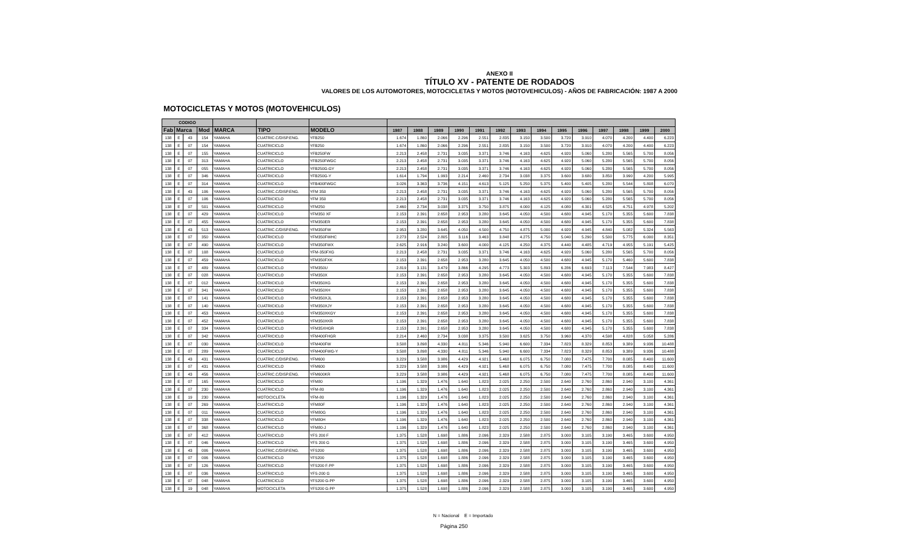ANEXO II
TÍTULO XV - PATENTE DE RODADOS
VALORES DE LOS AUTOMOTORES, MOTOCICLETAS Y MOTOS (MOTOVEHICULOS) - AÑOS DE FABRICACIÓN: 1987 A 2000
MOTOCICLETAS Y MOTOS (MOTOVEHICULOS)
| CODIGO | | | | | | | | | | | | | | | | | | | | |
| --- | --- | --- | --- | --- | --- | --- | --- | --- | --- | --- | --- | --- | --- | --- | --- | --- | --- | --- | --- | --- |
| Fab | Marca | | Mod | MARCA | TIPO | MODELO | 1987 | 1988 | 1989 | 1990 | 1991 | 1992 | 1993 | 1994 | 1995 | 1996 | 1997 | 1998 | 1999 | 2000 |
| 138 | E | 43 | 154 | YAMAHA | CUATRIC.C/DISP.ENG. | YFB250 | 1.674 | 1.860 | 2.066 | 2.296 | 2.551 | 2.835 | 3.150 | 3.500 | 3.720 | 3.910 | 4.070 | 4.200 | 4.400 | 6.223 |
| 138 | E | 07 | 154 | YAMAHA | CUATRICICLO | YFB250 | 1.674 | 1.860 | 2.066 | 2.296 | 2.551 | 2.835 | 3.150 | 3.500 | 3.720 | 3.910 | 4.070 | 4.200 | 4.400 | 6.223 |
| 138 | E | 07 | 155 | YAMAHA | CUATRICICLO | YFB250FW | 2.213 | 2.458 | 2.731 | 3.035 | 3.371 | 3.746 | 4.163 | 4.625 | 4.920 | 5.060 | 5.280 | 5.565 | 5.700 | 8.056 |
| 138 | E | 07 | 313 | YAMAHA | CUATRICICLO | YFB250FWGC | 2.213 | 2.458 | 2.731 | 3.035 | 3.371 | 3.746 | 4.163 | 4.625 | 4.920 | 5.060 | 5.280 | 5.565 | 5.700 | 8.056 |
| 138 | E | 07 | 055 | YAMAHA | CUATRICICLO | YFB250G-GY | 2.213 | 2.458 | 2.731 | 3.035 | 3.371 | 3.746 | 4.163 | 4.625 | 4.920 | 5.060 | 5.280 | 5.565 | 5.700 | 8.056 |
| 138 | E | 07 | 346 | YAMAHA | CUATRICICLO | YFB250G-Y | 1.614 | 1.794 | 1.993 | 2.214 | 2.460 | 2.734 | 3.038 | 3.375 | 3.600 | 3.680 | 3.850 | 3.990 | 4.200 | 5.995 |
| 138 | E | 07 | 314 | YAMAHA | CUATRICICLO | YFB400FWGC | 3.026 | 3.363 | 3.736 | 4.151 | 4.613 | 5.125 | 5.250 | 5.375 | 5.400 | 5.405 | 5.280 | 5.544 | 5.808 | 6.070 |
| 138 | E | 43 | 106 | YAMAHA | CUATRIC.C/DISP.ENG. | YFM 350 | 2.213 | 2.458 | 2.731 | 3.035 | 3.371 | 3.746 | 4.163 | 4.625 | 4.920 | 5.060 | 5.280 | 5.565 | 5.700 | 8.056 |
| 138 | E | 07 | 106 | YAMAHA | CUATRICICLO | YFM 350 | 2.213 | 2.458 | 2.731 | 3.035 | 3.371 | 3.746 | 4.163 | 4.625 | 4.920 | 5.060 | 5.280 | 5.565 | 5.700 | 8.056 |
| 138 | E | 07 | 501 | YAMAHA | CUATRICICLO | YFM250 | 2.460 | 2.734 | 3.038 | 3.375 | 3.750 | 3.875 | 4.000 | 4.125 | 4.080 | 4.301 | 4.525 | 4.751 | 4.978 | 5.202 |
| 138 | E | 07 | 429 | YAMAHA | CUATRICICLO | YFM350 XF | 2.153 | 2.391 | 2.658 | 2.953 | 3.280 | 3.645 | 4.050 | 4.500 | 4.680 | 4.945 | 5.170 | 5.355 | 5.600 | 7.838 |
| 138 | E | 07 | 455 | YAMAHA | CUATRICICLO | YFM350ER | 2.153 | 2.391 | 2.658 | 2.953 | 3.280 | 3.645 | 4.050 | 4.500 | 4.680 | 4.945 | 5.170 | 5.355 | 5.600 | 7.838 |
| 138 | E | 43 | 513 | YAMAHA | CUATRIC.C/DISP.ENG. | YFM350FW | 2.953 | 3.280 | 3.645 | 4.050 | 4.500 | 4.750 | 4.875 | 5.000 | 4.920 | 4.945 | 4.840 | 5.082 | 5.324 | 5.563 |
| 138 | E | 07 | 350 | YAMAHA | CUATRICICLO | YFM350FWHC | 2.273 | 2.524 | 2.805 | 3.116 | 3.463 | 3.848 | 4.275 | 4.750 | 5.040 | 5.290 | 5.500 | 5.775 | 6.000 | 8.351 |
| 138 | E | 07 | 490 | YAMAHA | CUATRICICLO | YFM350FWX | 2.625 | 2.916 | 3.240 | 3.600 | 4.000 | 4.125 | 4.250 | 4.375 | 4.440 | 4.485 | 4.719 | 4.955 | 5.191 | 5.425 |
| 138 | E | 07 | 108 | YAMAHA | CUATRICICLO | YFM-350FXG | 2.213 | 2.458 | 2.731 | 3.035 | 3.371 | 3.746 | 4.163 | 4.625 | 4.920 | 5.060 | 5.280 | 5.565 | 5.700 | 8.056 |
| 138 | E | 07 | 459 | YAMAHA | CUATRICICLO | YFM350FXK | 2.153 | 2.391 | 2.658 | 2.953 | 3.280 | 3.645 | 4.050 | 4.500 | 4.680 | 4.945 | 5.170 | 5.460 | 5.600 | 7.838 |
| 138 | E | 07 | 489 | YAMAHA | CUATRICICLO | YFM350U | 2.819 | 3.131 | 3.479 | 3.866 | 4.295 | 4.773 | 5.303 | 5.893 | 6.286 | 6.693 | 7.113 | 7.544 | 7.983 | 8.427 |
| 138 | E | 07 | 028 | YAMAHA | CUATRICICLO | YFM350X | 2.153 | 2.391 | 2.658 | 2.953 | 3.280 | 3.645 | 4.050 | 4.500 | 4.680 | 4.945 | 5.170 | 5.355 | 5.600 | 7.838 |
| 138 | E | 07 | 012 | YAMAHA | CUATRICICLO | YFM350XG | 2.153 | 2.391 | 2.658 | 2.953 | 3.280 | 3.645 | 4.050 | 4.500 | 4.680 | 4.945 | 5.170 | 5.355 | 5.600 | 7.838 |
| 138 | E | 07 | 341 | YAMAHA | CUATRICICLO | YFM350XH | 2.153 | 2.391 | 2.658 | 2.953 | 3.280 | 3.645 | 4.050 | 4.500 | 4.680 | 4.945 | 5.170 | 5.355 | 5.600 | 7.838 |
| 138 | E | 07 | 141 | YAMAHA | CUATRICICLO | YFM350XJL | 2.153 | 2.391 | 2.658 | 2.953 | 3.280 | 3.645 | 4.050 | 4.500 | 4.680 | 4.945 | 5.170 | 5.355 | 5.600 | 7.838 |
| 138 | E | 07 | 140 | YAMAHA | CUATRICICLO | YFM350XJY | 2.153 | 2.391 | 2.658 | 2.953 | 3.280 | 3.645 | 4.050 | 4.500 | 4.680 | 4.945 | 5.170 | 5.355 | 5.600 | 7.838 |
| 138 | E | 07 | 453 | YAMAHA | CUATRICICLO | YFM350XKGY | 2.153 | 2.391 | 2.658 | 2.953 | 3.280 | 3.645 | 4.050 | 4.500 | 4.680 | 4.945 | 5.170 | 5.355 | 5.600 | 7.838 |
| 138 | E | 07 | 452 | YAMAHA | CUATRICICLO | YFM350XKR | 2.153 | 2.391 | 2.658 | 2.953 | 3.280 | 3.645 | 4.050 | 4.500 | 4.680 | 4.945 | 5.170 | 5.355 | 5.600 | 7.838 |
| 138 | E | 07 | 334 | YAMAHA | CUATRICICLO | YFM35XHGR | 2.153 | 2.391 | 2.658 | 2.953 | 3.280 | 3.645 | 4.050 | 4.500 | 4.680 | 4.945 | 5.170 | 5.355 | 5.600 | 7.838 |
| 138 | E | 07 | 342 | YAMAHA | CUATRICICLO | YFM400FHGR | 2.214 | 2.460 | 2.734 | 3.038 | 3.375 | 3.500 | 3.625 | 3.750 | 3.960 | 4.370 | 4.598 | 4.828 | 5.058 | 5.286 |
| 138 | E | 07 | 030 | YAMAHA | CUATRICICLO | YFM400FW | 3.508 | 3.898 | 4.330 | 4.811 | 5.346 | 5.940 | 6.600 | 7.334 | 7.823 | 8.329 | 8.853 | 9.389 | 9.936 | 10.488 |
| 138 | E | 07 | 289 | YAMAHA | CUATRICICLO | YFM400FWG-Y | 3.508 | 3.898 | 4.330 | 4.811 | 5.346 | 5.940 | 6.600 | 7.334 | 7.823 | 8.329 | 8.853 | 9.389 | 9.936 | 10.488 |
| 138 | E | 43 | 431 | YAMAHA | CUATRIC.C/DISP.ENG. | YFM600 | 3.229 | 3.588 | 3.986 | 4.429 | 4.921 | 5.468 | 6.075 | 6.750 | 7.080 | 7.475 | 7.700 | 8.085 | 8.400 | 11.600 |
| 138 | E | 07 | 431 | YAMAHA | CUATRICICLO | YFM600 | 3.229 | 3.588 | 3.986 | 4.429 | 4.921 | 5.468 | 6.075 | 6.750 | 7.080 | 7.475 | 7.700 | 8.085 | 8.400 | 11.600 |
| 138 | E | 43 | 456 | YAMAHA | CUATRIC.C/DISP.ENG. | YFM600KR | 3.229 | 3.588 | 3.986 | 4.429 | 4.921 | 5.468 | 6.075 | 6.750 | 7.080 | 7.475 | 7.700 | 8.085 | 8.400 | 11.600 |
| 138 | E | 07 | 165 | YAMAHA | CUATRICICLO | YFM80 | 1.196 | 1.329 | 1.476 | 1.640 | 1.823 | 2.025 | 2.250 | 2.500 | 2.640 | 2.760 | 2.860 | 2.940 | 3.100 | 4.361 |
| 138 | E | 07 | 230 | YAMAHA | CUATRICICLO | YFM-80 | 1.196 | 1.329 | 1.476 | 1.640 | 1.823 | 2.025 | 2.250 | 2.500 | 2.640 | 2.760 | 2.860 | 2.940 | 3.100 | 4.361 |
| 138 | E | 19 | 230 | YAMAHA | MOTOCICLETA | YFM-80 | 1.196 | 1.329 | 1.476 | 1.640 | 1.823 | 2.025 | 2.250 | 2.500 | 2.640 | 2.760 | 2.860 | 2.940 | 3.100 | 4.361 |
| 138 | E | 07 | 269 | YAMAHA | CUATRICICLO | YFM80F | 1.196 | 1.329 | 1.476 | 1.640 | 1.823 | 2.025 | 2.250 | 2.500 | 2.640 | 2.760 | 2.860 | 2.940 | 3.100 | 4.361 |
| 138 | E | 07 | 011 | YAMAHA | CUATRICICLO | YFM80G | 1.196 | 1.329 | 1.476 | 1.640 | 1.823 | 2.025 | 2.250 | 2.500 | 2.640 | 2.760 | 2.860 | 2.940 | 3.100 | 4.361 |
| 138 | E | 07 | 338 | YAMAHA | CUATRICICLO | YFM80H | 1.196 | 1.329 | 1.476 | 1.640 | 1.823 | 2.025 | 2.250 | 2.500 | 2.640 | 2.760 | 2.860 | 2.940 | 3.100 | 4.361 |
| 138 | E | 07 | 368 | YAMAHA | CUATRICICLO | YFM80-J | 1.196 | 1.329 | 1.476 | 1.640 | 1.823 | 2.025 | 2.250 | 2.500 | 2.640 | 2.760 | 2.860 | 2.940 | 3.100 | 4.361 |
| 138 | E | 07 | 412 | YAMAHA | CUATRICICLO | YFS 200 F | 1.375 | 1.528 | 1.698 | 1.886 | 2.096 | 2.329 | 2.588 | 2.875 | 3.000 | 3.105 | 3.190 | 3.465 | 3.600 | 4.950 |
| 138 | E | 07 | 046 | YAMAHA | CUATRICICLO | YFS 200 G | 1.375 | 1.528 | 1.698 | 1.886 | 2.096 | 2.329 | 2.588 | 2.875 | 3.000 | 3.105 | 3.190 | 3.465 | 3.600 | 4.950 |
| 138 | E | 43 | 006 | YAMAHA | CUATRIC.C/DISP.ENG. | YFS200 | 1.375 | 1.528 | 1.698 | 1.886 | 2.096 | 2.329 | 2.588 | 2.875 | 3.000 | 3.105 | 3.190 | 3.465 | 3.600 | 4.950 |
| 138 | E | 07 | 006 | YAMAHA | CUATRICICLO | YFS200 | 1.375 | 1.528 | 1.698 | 1.886 | 2.096 | 2.329 | 2.588 | 2.875 | 3.000 | 3.105 | 3.190 | 3.465 | 3.600 | 4.950 |
| 138 | E | 07 | 126 | YAMAHA | CUATRICICLO | YFS200 F-PP | 1.375 | 1.528 | 1.698 | 1.886 | 2.096 | 2.329 | 2.588 | 2.875 | 3.000 | 3.105 | 3.190 | 3.465 | 3.600 | 4.950 |
| 138 | E | 07 | 036 | YAMAHA | CUATRICICLO | YFS-200 G | 1.375 | 1.528 | 1.698 | 1.886 | 2.096 | 2.329 | 2.588 | 2.875 | 3.000 | 3.105 | 3.190 | 3.465 | 3.600 | 4.950 |
| 138 | E | 07 | 048 | YAMAHA | CUATRICICLO | YFS200 G-PP | 1.375 | 1.528 | 1.698 | 1.886 | 2.096 | 2.329 | 2.588 | 2.875 | 3.000 | 3.105 | 3.190 | 3.465 | 3.600 | 4.950 |
| 138 | E | 19 | 048 | YAMAHA | MOTOCICLETA | YFS200 G-PP | 1.375 | 1.528 | 1.698 | 1.886 | 2.096 | 2.329 | 2.588 | 2.875 | 3.000 | 3.105 | 3.190 | 3.465 | 3.600 | 4.950 |
N = Nacional E = Importado
Página 250